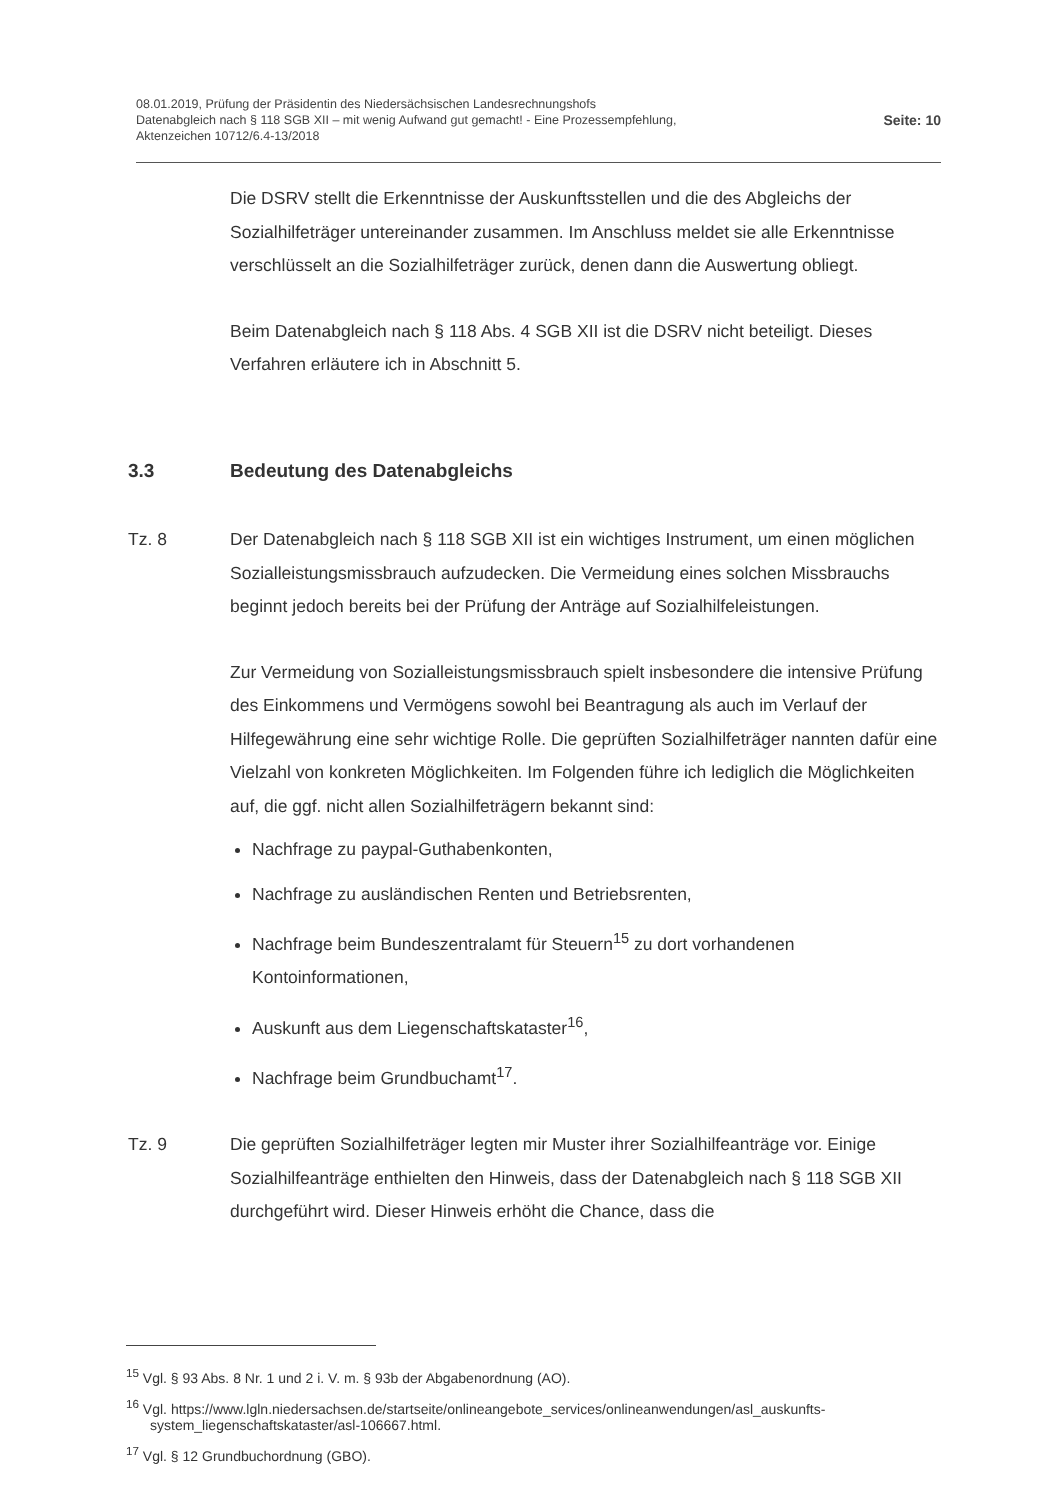08.01.2019, Prüfung der Präsidentin des Niedersächsischen Landesrechnungshofs
Datenabgleich nach § 118 SGB XII – mit wenig Aufwand gut gemacht! - Eine Prozessempfehlung,
Aktenzeichen 10712/6.4-13/2018
Seite: 10
Die DSRV stellt die Erkenntnisse der Auskunftsstellen und die des Abgleichs der Sozialhilfeträger untereinander zusammen. Im Anschluss meldet sie alle Erkennt­nisse verschlüsselt an die Sozialhilfeträger zurück, denen dann die Auswertung obliegt.
Beim Datenabgleich nach § 118 Abs. 4 SGB XII ist die DSRV nicht beteiligt. Dieses Verfahren erläutere ich in Abschnitt 5.
3.3 Bedeutung des Datenabgleichs
Tz. 8 Der Datenabgleich nach § 118 SGB XII ist ein wichtiges Instrument, um einen möglichen Sozialleistungsmissbrauch aufzudecken. Die Vermeidung eines solchen Missbrauchs beginnt jedoch bereits bei der Prüfung der Anträge auf Sozialhilfeleistungen.
Zur Vermeidung von Sozialleistungsmissbrauch spielt insbesondere die intensive Prüfung des Einkommens und Vermögens sowohl bei Beantragung als auch im Verlauf der Hilfegewährung eine sehr wichtige Rolle. Die geprüften Sozialhilfeträger nannten dafür eine Vielzahl von konkreten Möglichkeiten. Im Folgenden führe ich lediglich die Möglichkeiten auf, die ggf. nicht allen Sozialhilfeträgern bekannt sind:
Nachfrage zu paypal-Guthabenkonten,
Nachfrage zu ausländischen Renten und Betriebsrenten,
Nachfrage beim Bundeszentralamt für Steuern<sup>15</sup> zu dort vorhandenen Kontoinformationen,
Auskunft aus dem Liegenschaftskataster<sup>16</sup>,
Nachfrage beim Grundbuchamt<sup>17</sup>.
Tz. 9 Die geprüften Sozialhilfeträger legten mir Muster ihrer Sozialhilfeanträge vor. Einige Sozialhilfeanträge enthielten den Hinweis, dass der Datenabgleich nach § 118 SGB XII durchgeführt wird. Dieser Hinweis erhöht die Chance, dass die
<sup>15</sup> Vgl. § 93 Abs. 8 Nr. 1 und 2 i. V. m. § 93b der Abgabenordnung (AO).
<sup>16</sup> Vgl. https://www.lgln.niedersachsen.de/startseite/onlineangebote_services/onlineanwendungen/asl_auskunfts­system_liegenschaftskataster/asl-106667.html.
<sup>17</sup> Vgl. § 12 Grundbuchordnung (GBO).